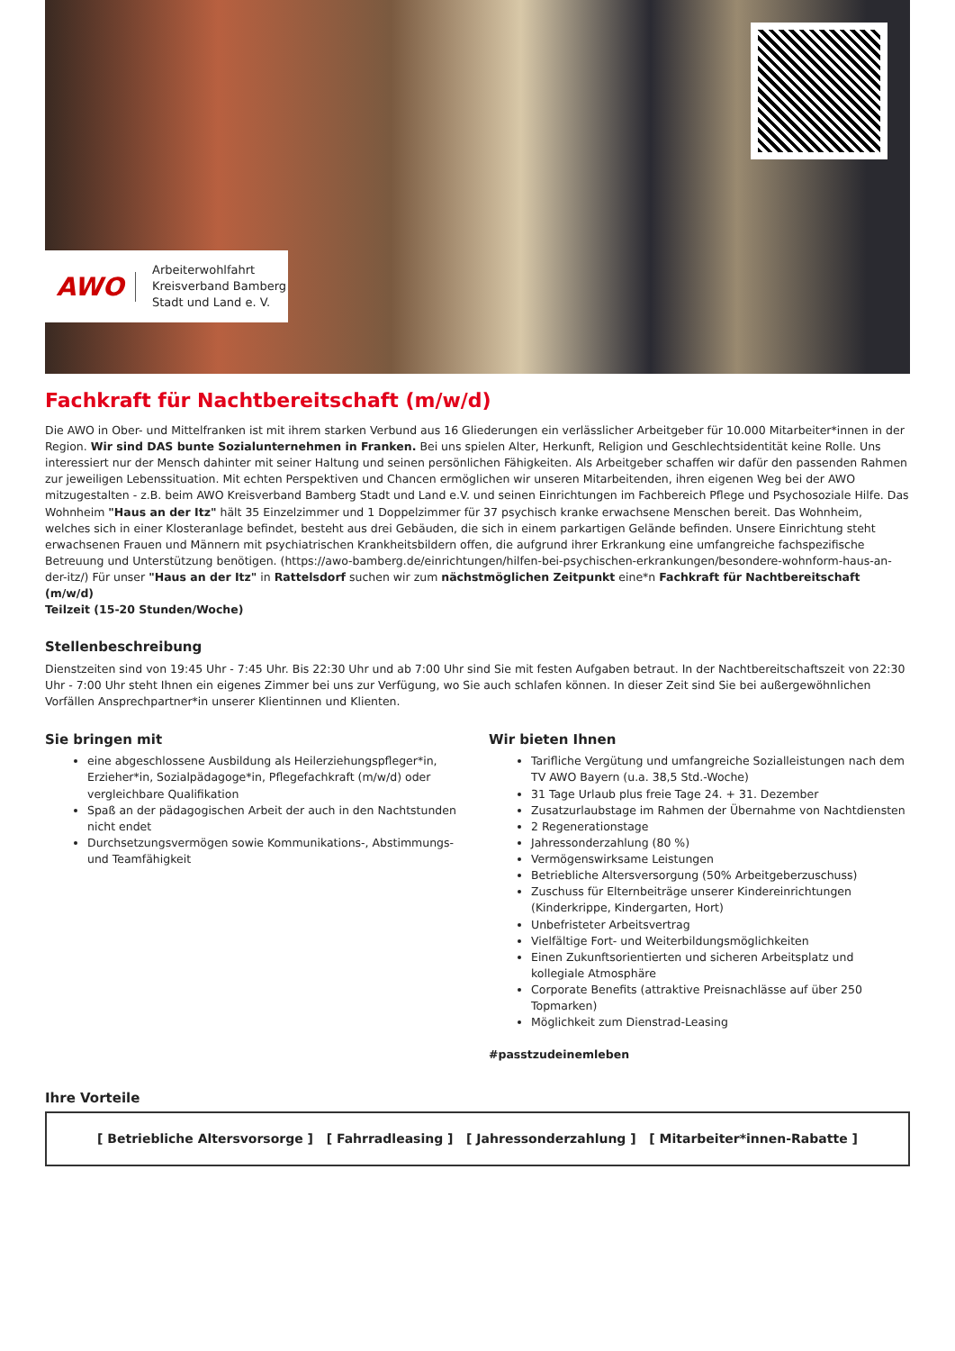AWO
Arbeiterwohlfahrt
Kreisverband Bamberg
Stadt und Land e. V.
Fachkraft für Nachtbereitschaft (m/w/d)
Die AWO in Ober- und Mittelfranken ist mit ihrem starken Verbund aus 16 Gliederungen ein verlässlicher Arbeitgeber für 10.000 Mitarbeiter*innen in der Region. Wir sind DAS bunte Sozialunternehmen in Franken. Bei uns spielen Alter, Herkunft, Religion und Geschlechtsidentität keine Rolle. Uns interessiert nur der Mensch dahinter mit seiner Haltung und seinen persönlichen Fähigkeiten. Als Arbeitgeber schaffen wir dafür den passenden Rahmen zur jeweiligen Lebenssituation. Mit echten Perspektiven und Chancen ermöglichen wir unseren Mitarbeitenden, ihren eigenen Weg bei der AWO mitzugestalten - z.B. beim AWO Kreisverband Bamberg Stadt und Land e.V. und seinen Einrichtungen im Fachbereich Pflege und Psychosoziale Hilfe. Das Wohnheim "Haus an der Itz" hält 35 Einzelzimmer und 1 Doppelzimmer für 37 psychisch kranke erwachsene Menschen bereit. Das Wohnheim, welches sich in einer Klosteranlage befindet, besteht aus drei Gebäuden, die sich in einem parkartigen Gelände befinden. Unsere Einrichtung steht erwachsenen Frauen und Männern mit psychiatrischen Krankheitsbildern offen, die aufgrund ihrer Erkrankung eine umfangreiche fachspezifische Betreuung und Unterstützung benötigen. (https://awo-bamberg.de/einrichtungen/hilfen-bei-psychischen-erkrankungen/besondere-wohnform-haus-an-der-itz/) Für unser "Haus an der Itz" in Rattelsdorf suchen wir zum nächstmöglichen Zeitpunkt eine*n Fachkraft für Nachtbereitschaft (m/w/d)
Teilzeit (15-20 Stunden/Woche)
Stellenbeschreibung
Dienstzeiten sind von 19:45 Uhr - 7:45 Uhr. Bis 22:30 Uhr und ab 7:00 Uhr sind Sie mit festen Aufgaben betraut. In der Nachtbereitschaftszeit von 22:30 Uhr - 7:00 Uhr steht Ihnen ein eigenes Zimmer bei uns zur Verfügung, wo Sie auch schlafen können. In dieser Zeit sind Sie bei außergewöhnlichen Vorfällen Ansprechpartner*in unserer Klientinnen und Klienten.
Sie bringen mit
eine abgeschlossene Ausbildung als Heilerziehungspfleger*in, Erzieher*in, Sozialpädagoge*in, Pflegefachkraft (m/w/d) oder vergleichbare Qualifikation
Spaß an der pädagogischen Arbeit der auch in den Nachtstunden nicht endet
Durchsetzungsvermögen sowie Kommunikations-, Abstimmungs- und Teamfähigkeit
Wir bieten Ihnen
Tarifliche Vergütung und umfangreiche Sozialleistungen nach dem TV AWO Bayern (u.a. 38,5 Std.-Woche)
31 Tage Urlaub plus freie Tage 24. + 31. Dezember
Zusatzurlaubstage im Rahmen der Übernahme von Nachtdiensten
2 Regenerationstage
Jahressonderzahlung (80 %)
Vermögenswirksame Leistungen
Betriebliche Altersversorgung (50% Arbeitgeberzuschuss)
Zuschuss für Elternbeiträge unserer Kindereinrichtungen (Kinderkrippe, Kindergarten, Hort)
Unbefristeter Arbeitsvertrag
Vielfältige Fort- und Weiterbildungsmöglichkeiten
Einen Zukunftsorientierten und sicheren Arbeitsplatz und kollegiale Atmosphäre
Corporate Benefits (attraktive Preisnachlässe auf über 250 Topmarken)
Möglichkeit zum Dienstrad-Leasing
#passtzudeinemleben
Ihre Vorteile
[ Betriebliche Altersvorsorge ] [ Fahrradleasing ] [ Jahressonderzahlung ] [ Mitarbeiter*innen-Rabatte ]